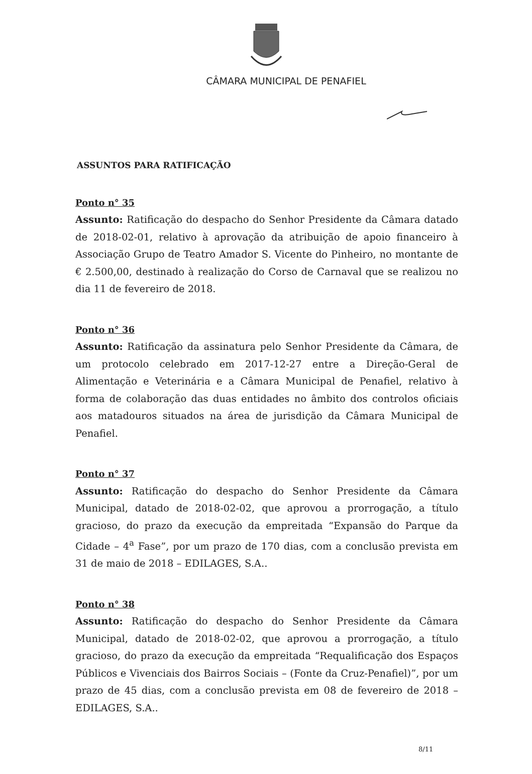CÂMARA MUNICIPAL DE PENAFIEL
ASSUNTOS PARA RATIFICAÇÃO
Ponto n° 35
Assunto: Ratificação do despacho do Senhor Presidente da Câmara datado de 2018-02-01, relativo à aprovação da atribuição de apoio financeiro à Associação Grupo de Teatro Amador S. Vicente do Pinheiro, no montante de € 2.500,00, destinado à realização do Corso de Carnaval que se realizou no dia 11 de fevereiro de 2018.
Ponto n° 36
Assunto: Ratificação da assinatura pelo Senhor Presidente da Câmara, de um protocolo celebrado em 2017-12-27 entre a Direção-Geral de Alimentação e Veterinária e a Câmara Municipal de Penafiel, relativo à forma de colaboração das duas entidades no âmbito dos controlos oficiais aos matadouros situados na área de jurisdição da Câmara Municipal de Penafiel.
Ponto n° 37
Assunto: Ratificação do despacho do Senhor Presidente da Câmara Municipal, datado de 2018-02-02, que aprovou a prorrogação, a título gracioso, do prazo da execução da empreitada “Expansão do Parque da Cidade – 4<sup>a</sup> Fase”, por um prazo de 170 dias, com a conclusão prevista em 31 de maio de 2018 – EDILAGES, S.A..
Ponto n° 38
Assunto: Ratificação do despacho do Senhor Presidente da Câmara Municipal, datado de 2018-02-02, que aprovou a prorrogação, a título gracioso, do prazo da execução da empreitada “Requalificação dos Espaços Públicos e Vivenciais dos Bairros Sociais – (Fonte da Cruz-Penafiel)”, por um prazo de 45 dias, com a conclusão prevista em 08 de fevereiro de 2018 – EDILAGES, S.A..
8/11